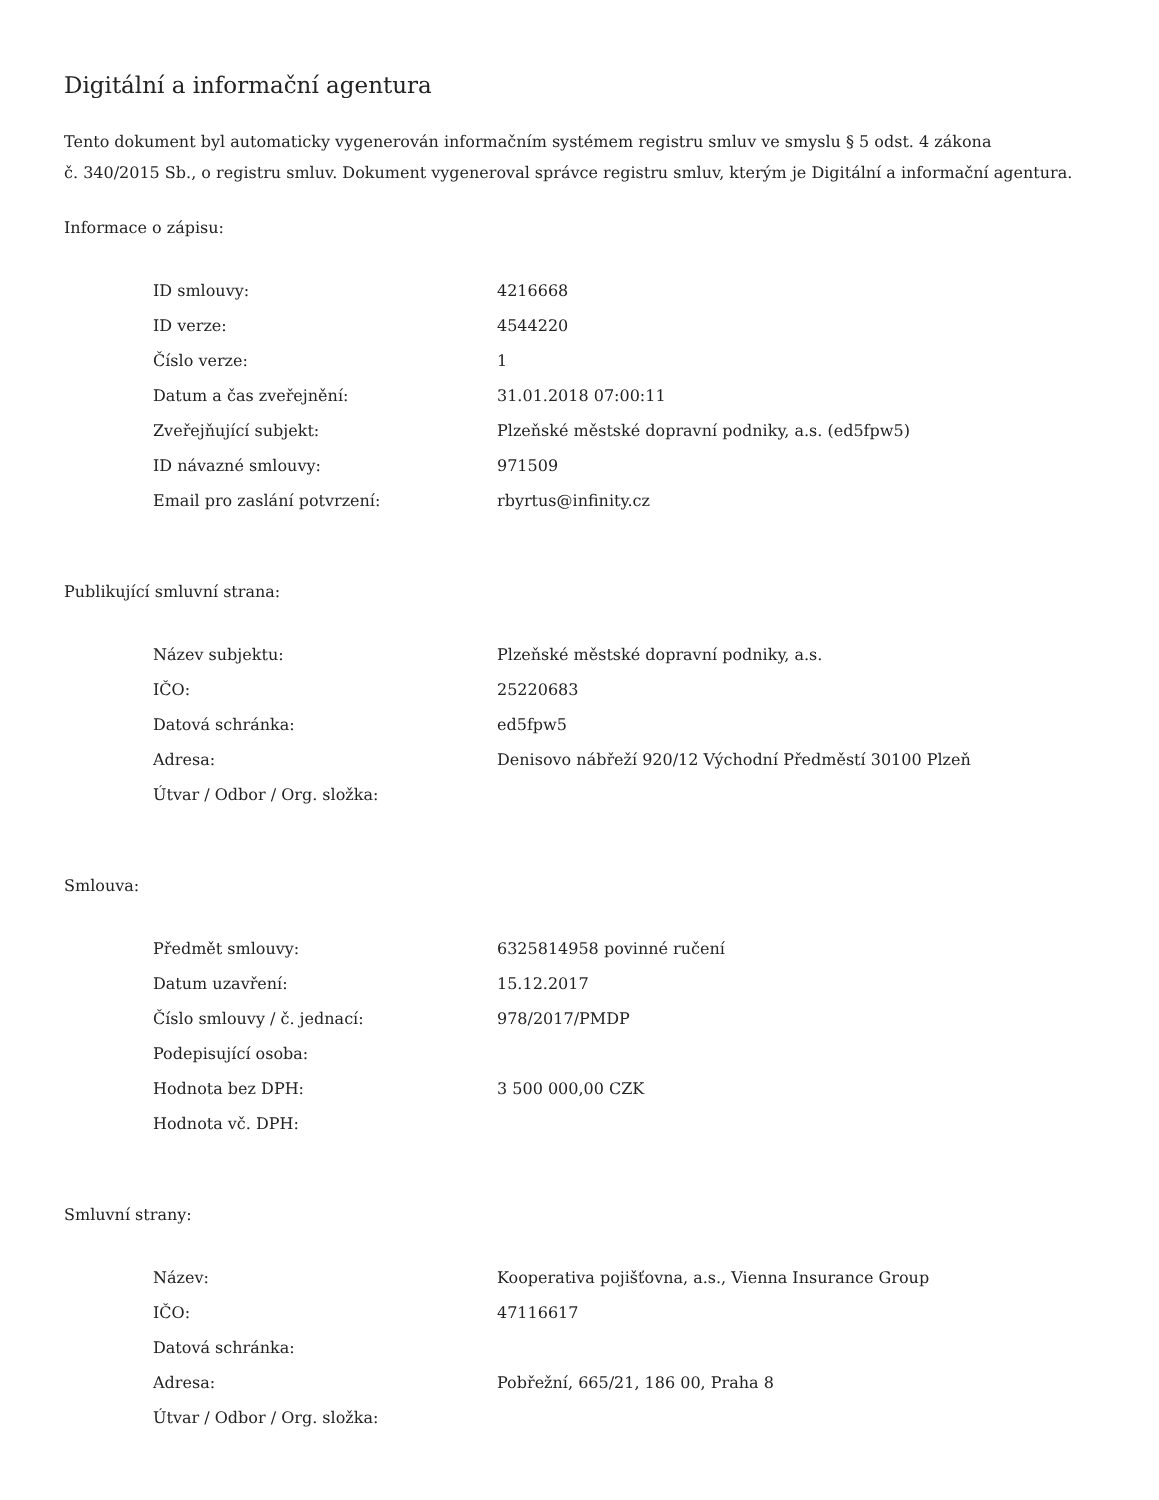Digitální a informační agentura
Tento dokument byl automaticky vygenerován informačním systémem registru smluv ve smyslu § 5 odst. 4 zákona
č. 340/2015 Sb., o registru smluv. Dokument vygeneroval správce registru smluv, kterým je Digitální a informační agentura.
Informace o zápisu:
| ID smlouvy: | 4216668 |
| ID verze: | 4544220 |
| Číslo verze: | 1 |
| Datum a čas zveřejnění: | 31.01.2018 07:00:11 |
| Zveřejňující subjekt: | Plzeňské městské dopravní podniky, a.s. (ed5fpw5) |
| ID návazné smlouvy: | 971509 |
| Email pro zaslání potvrzení: | rbyrtus@infinity.cz |
Publikující smluvní strana:
| Název subjektu: | Plzeňské městské dopravní podniky, a.s. |
| IČO: | 25220683 |
| Datová schránka: | ed5fpw5 |
| Adresa: | Denisovo nábřeží 920/12 Východní Předměstí 30100 Plzeň |
| Útvar / Odbor / Org. složka: | |
Smlouva:
| Předmět smlouvy: | 6325814958 povinné ručení |
| Datum uzavření: | 15.12.2017 |
| Číslo smlouvy / č. jednací: | 978/2017/PMDP |
| Podepisující osoba: | |
| Hodnota bez DPH: | 3 500 000,00 CZK |
| Hodnota vč. DPH: | |
Smluvní strany:
| Název: | Kooperativa pojišťovna, a.s., Vienna Insurance Group |
| IČO: | 47116617 |
| Datová schránka: | |
| Adresa: | Pobřežní, 665/21, 186 00, Praha 8 |
| Útvar / Odbor / Org. složka: | |